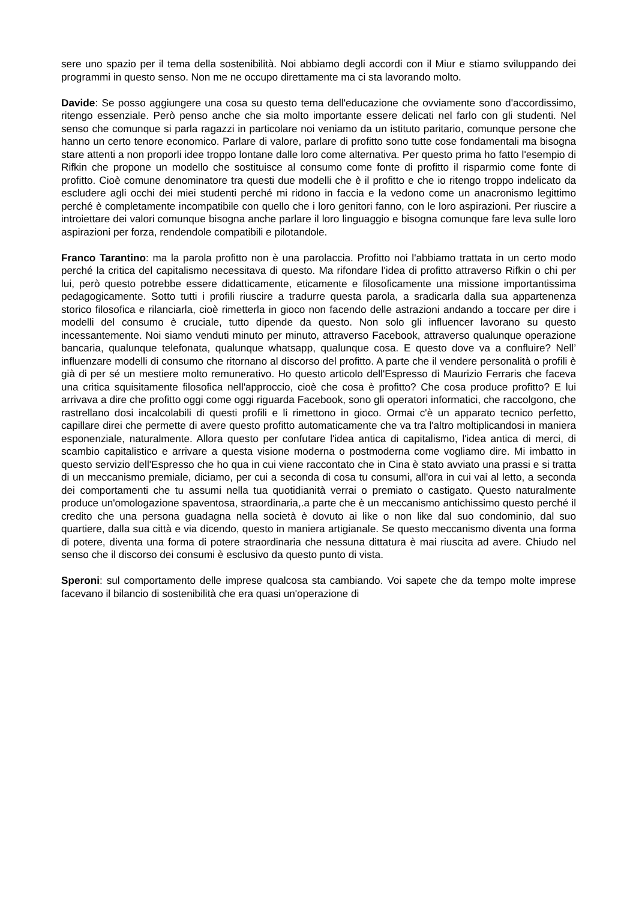sere uno spazio per il tema della sostenibilità. Noi abbiamo degli accordi con il Miur e stiamo sviluppando dei programmi in questo senso. Non me ne occupo direttamente ma ci sta lavorando molto.
Davide: Se posso aggiungere una cosa su questo tema dell'educazione che ovviamente sono d'accordissimo, ritengo essenziale. Però penso anche che sia molto importante essere delicati nel farlo con gli studenti. Nel senso che comunque si parla ragazzi in particolare noi veniamo da un istituto paritario, comunque persone che hanno un certo tenore economico. Parlare di valore, parlare di profitto sono tutte cose fondamentali ma bisogna stare attenti a non proporli idee troppo lontane dalle loro come alternativa. Per questo prima ho fatto l'esempio di Rifkin che propone un modello che sostituisce al consumo come fonte di profitto il risparmio come fonte di profitto. Cioè comune denominatore tra questi due modelli che è il profitto e che io ritengo troppo indelicato da escludere agli occhi dei miei studenti perché mi ridono in faccia e la vedono come un anacronismo legittimo perché è completamente incompatibile con quello che i loro genitori fanno, con le loro aspirazioni. Per riuscire a introiettare dei valori comunque bisogna anche parlare il loro linguaggio e bisogna comunque fare leva sulle loro aspirazioni per forza, rendendole compatibili e pilotandole.
Franco Tarantino: ma la parola profitto non è una parolaccia. Profitto noi l'abbiamo trattata in un certo modo perché la critica del capitalismo necessitava di questo. Ma rifondare l'idea di profitto attraverso Rifkin o chi per lui, però questo potrebbe essere didatticamente, eticamente e filosoficamente una missione importantissima pedagogicamente. Sotto tutti i profili riuscire a tradurre questa parola, a sradicarla dalla sua appartenenza storico filosofica e rilanciarla, cioè rimetterla in gioco non facendo delle astrazioni andando a toccare per dire i modelli del consumo è cruciale, tutto dipende da questo. Non solo gli influencer lavorano su questo incessantemente. Noi siamo venduti minuto per minuto, attraverso Facebook, attraverso qualunque operazione bancaria, qualunque telefonata, qualunque whatsapp, qualunque cosa. E questo dove va a confluire? Nell’ influenzare modelli di consumo che ritornano al discorso del profitto. A parte che il vendere personalità o profili è già di per sé un mestiere molto remunerativo. Ho questo articolo dell'Espresso di Maurizio Ferraris che faceva una critica squisitamente filosofica nell'approccio, cioè che cosa è profitto? Che cosa produce profitto? E lui arrivava a dire che profitto oggi come oggi riguarda Facebook, sono gli operatori informatici, che raccolgono, che rastrellano dosi incalcolabili di questi profili e li rimettono in gioco. Ormai c'è un apparato tecnico perfetto, capillare direi che permette di avere questo profitto automaticamente che va tra l'altro moltiplicandosi in maniera esponenziale, naturalmente. Allora questo per confutare l'idea antica di capitalismo, l'idea antica di merci, di scambio capitalistico e arrivare a questa visione moderna o postmoderna come vogliamo dire. Mi imbatto in questo servizio dell'Espresso che ho qua in cui viene raccontato che in Cina è stato avviato una prassi e si tratta di un meccanismo premiale, diciamo, per cui a seconda di cosa tu consumi, all'ora in cui vai al letto, a seconda dei comportamenti che tu assumi nella tua quotidianità verrai o premiato o castigato. Questo naturalmente produce un'omologazione spaventosa, straordinaria,.a parte che è un meccanismo antichissimo questo perché il credito che una persona guadagna nella società è dovuto ai like o non like dal suo condominio, dal suo quartiere, dalla sua città e via dicendo, questo in maniera artigianale. Se questo meccanismo diventa una forma di potere, diventa una forma di potere straordinaria che nessuna dittatura è mai riuscita ad avere. Chiudo nel senso che il discorso dei consumi è esclusivo da questo punto di vista.
Speroni: sul comportamento delle imprese qualcosa sta cambiando. Voi sapete che da tempo molte imprese facevano il bilancio di sostenibilità che era quasi un'operazione di